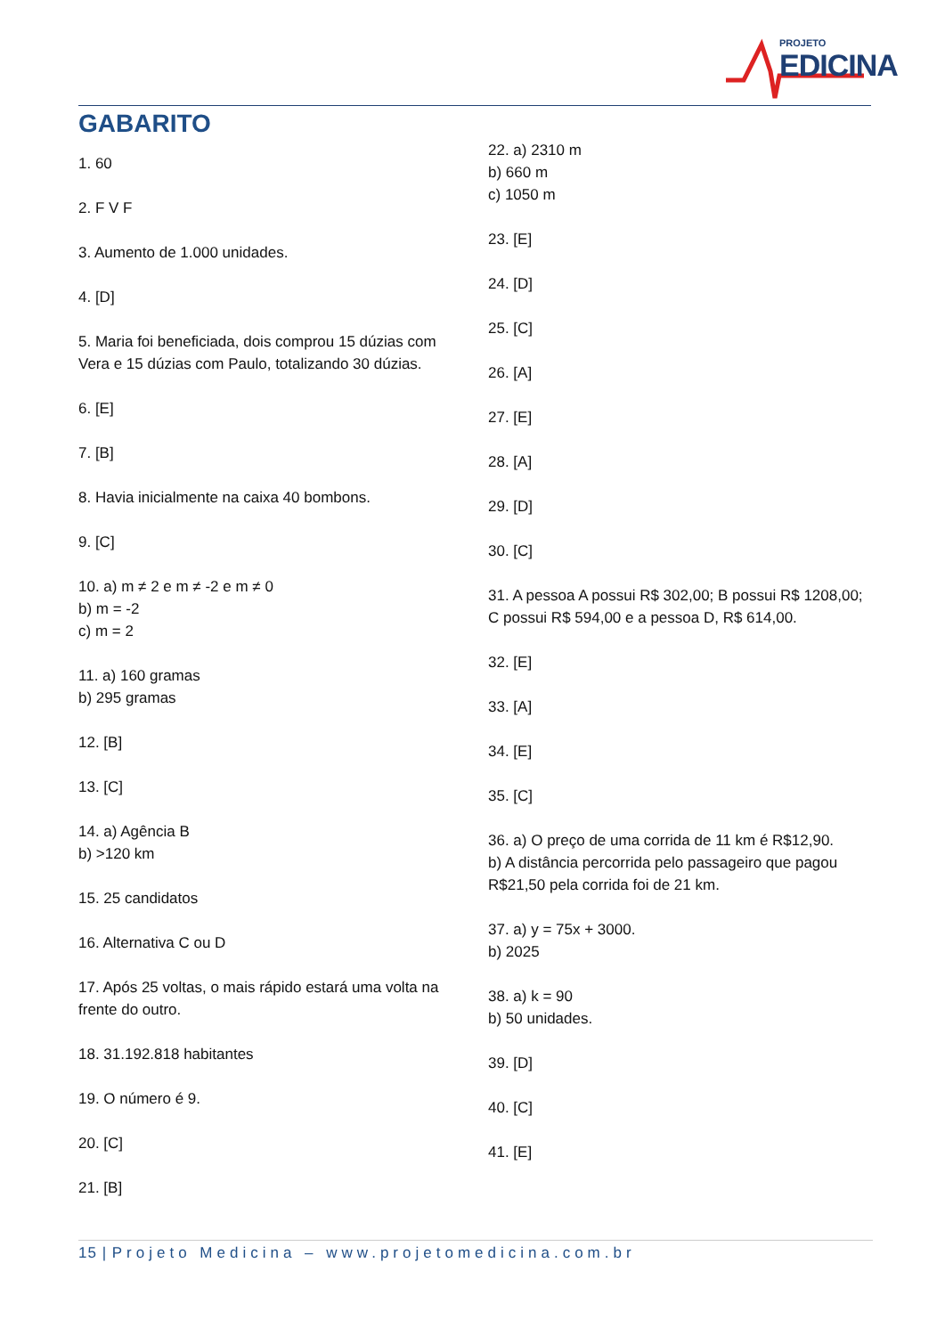PROJETO
EDICINA
GABARITO
1. 60
2. F V F
3. Aumento de 1.000 unidades.
4. [D]
5. Maria foi beneficiada, dois comprou 15 dúzias com Vera e 15 dúzias com Paulo, totalizando 30 dúzias.
6. [E]
7. [B]
8. Havia inicialmente na caixa 40 bombons.
9. [C]
10. a) m ≠ 2 e m ≠ -2 e m ≠ 0
b) m = -2
c) m = 2
11. a) 160 gramas
b) 295 gramas
12. [B]
13. [C]
14. a) Agência B
b) >120 km
15. 25 candidatos
16. Alternativa C ou D
17. Após 25 voltas, o mais rápido estará uma volta na frente do outro.
18. 31.192.818 habitantes
19. O número é 9.
20. [C]
21. [B]
22. a) 2310 m
b) 660 m
c) 1050 m
23. [E]
24. [D]
25. [C]
26. [A]
27. [E]
28. [A]
29. [D]
30. [C]
31. A pessoa A possui R$ 302,00; B possui R$ 1208,00; C possui R$ 594,00 e a pessoa D, R$ 614,00.
32. [E]
33. [A]
34. [E]
35. [C]
36. a) O preço de uma corrida de 11 km é R$12,90.
b) A distância percorrida pelo passageiro que pagou R$21,50 pela corrida foi de 21 km.
37. a) y = 75x + 3000.
b) 2025
38. a) k = 90
b) 50 unidades.
39. [D]
40. [C]
41. [E]
15 | Projeto Medicina – www.projetomedicina.com.br